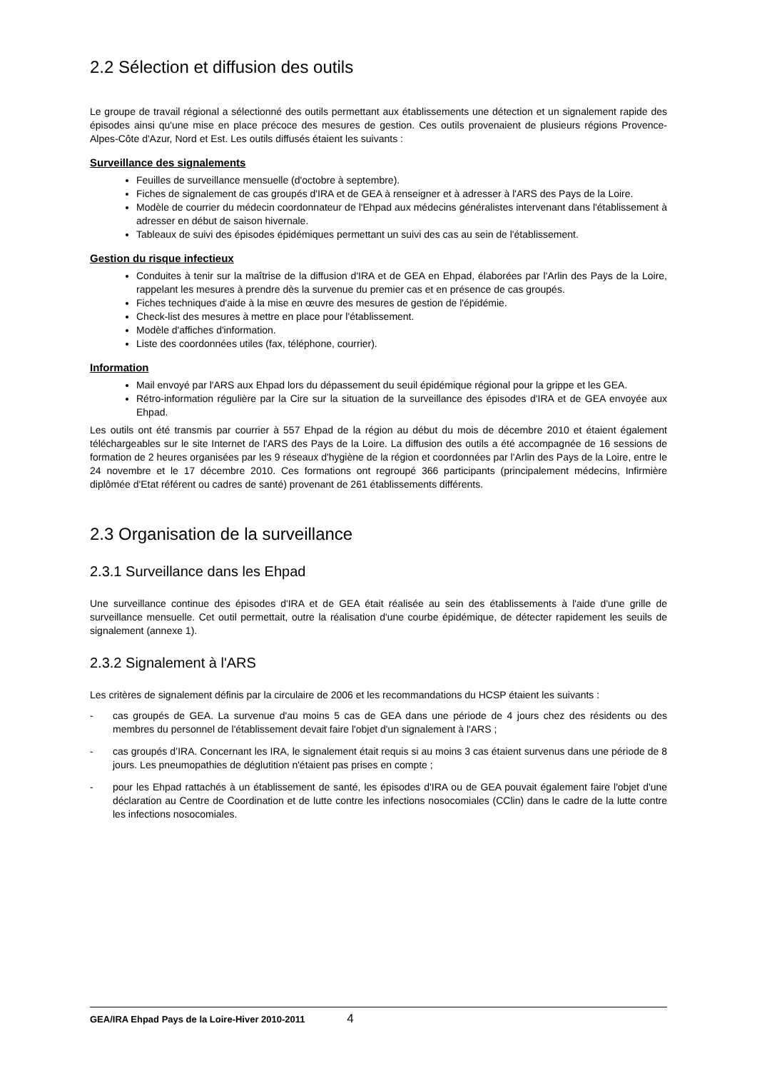2.2 Sélection et diffusion des outils
Le groupe de travail régional a sélectionné des outils permettant aux établissements une détection et un signalement rapide des épisodes ainsi qu'une mise en place précoce des mesures de gestion. Ces outils provenaient de plusieurs régions Provence-Alpes-Côte d'Azur, Nord et Est. Les outils diffusés étaient les suivants :
Surveillance des signalements
Feuilles de surveillance mensuelle (d'octobre à septembre).
Fiches de signalement de cas groupés d'IRA et de GEA à renseigner et à adresser à l'ARS des Pays de la Loire.
Modèle de courrier du médecin coordonnateur de l'Ehpad aux médecins généralistes intervenant dans l'établissement à adresser en début de saison hivernale.
Tableaux de suivi des épisodes épidémiques permettant un suivi des cas au sein de l'établissement.
Gestion du risque infectieux
Conduites à tenir sur la maîtrise de la diffusion d'IRA et de GEA en Ehpad, élaborées par l'Arlin des Pays de la Loire, rappelant les mesures à prendre dès la survenue du premier cas et en présence de cas groupés.
Fiches techniques d'aide à la mise en œuvre des mesures de gestion de l'épidémie.
Check-list des mesures à mettre en place pour l'établissement.
Modèle d'affiches d'information.
Liste des coordonnées utiles (fax, téléphone, courrier).
Information
Mail envoyé par l'ARS aux Ehpad lors du dépassement du seuil épidémique régional pour la grippe et les GEA.
Rétro-information régulière par la Cire sur la situation de la surveillance des épisodes d'IRA et de GEA envoyée aux Ehpad.
Les outils ont été transmis par courrier à 557 Ehpad de la région au début du mois de décembre 2010 et étaient également téléchargeables sur le site Internet de l'ARS des Pays de la Loire. La diffusion des outils a été accompagnée de 16 sessions de formation de 2 heures organisées par les 9 réseaux d'hygiène de la région et coordonnées par l'Arlin des Pays de la Loire, entre le 24 novembre et le 17 décembre 2010. Ces formations ont regroupé 366 participants (principalement médecins, Infirmière diplômée d'Etat référent ou cadres de santé) provenant de 261 établissements différents.
2.3 Organisation de la surveillance
2.3.1 Surveillance dans les Ehpad
Une surveillance continue des épisodes d'IRA et de GEA était réalisée au sein des établissements à l'aide d'une grille de surveillance mensuelle. Cet outil permettait, outre la réalisation d'une courbe épidémique, de détecter rapidement les seuils de signalement (annexe 1).
2.3.2 Signalement à l'ARS
Les critères de signalement définis par la circulaire de 2006 et les recommandations du HCSP étaient les suivants :
- cas groupés de GEA. La survenue d'au moins 5 cas de GEA dans une période de 4 jours chez des résidents ou des membres du personnel de l'établissement devait faire l'objet d'un signalement à l'ARS ;
- cas groupés d’IRA. Concernant les IRA, le signalement était requis si au moins 3 cas étaient survenus dans une période de 8 jours. Les pneumopathies de déglutition n'étaient pas prises en compte ;
- pour les Ehpad rattachés à un établissement de santé, les épisodes d'IRA ou de GEA pouvait également faire l'objet d'une déclaration au Centre de Coordination et de lutte contre les infections nosocomiales (CClin) dans le cadre de la lutte contre les infections nosocomiales.
GEA/IRA Ehpad Pays de la Loire-Hiver 2010-2011 4